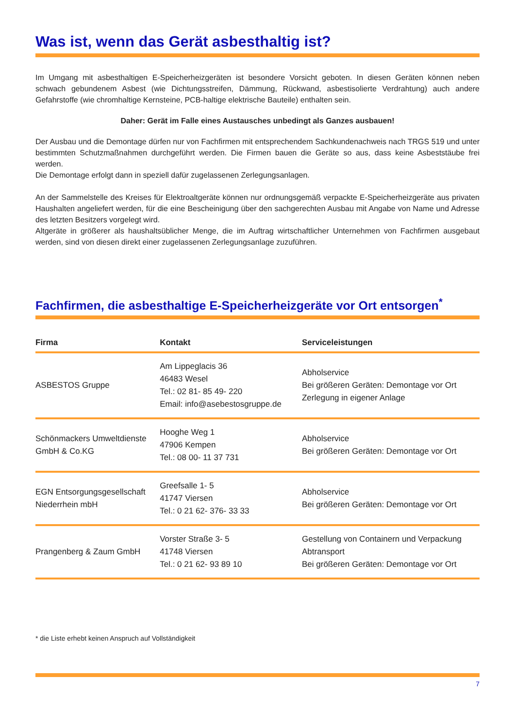Was ist, wenn das Gerät asbesthaltig ist?
Im Umgang mit asbesthaltigen E-Speicherheizgeräten ist besondere Vorsicht geboten. In diesen Geräten können neben schwach gebundenem Asbest (wie Dichtungsstreifen, Dämmung, Rückwand, asbestisolierte Verdrahtung) auch andere Gefahrstoffe (wie chromhaltige Kernsteine, PCB-haltige elektrische Bauteile) enthalten sein.
Daher: Gerät im Falle eines Austausches unbedingt als Ganzes ausbauen!
Der Ausbau und die Demontage dürfen nur von Fachfirmen mit entsprechendem Sachkundenachweis nach TRGS 519 und unter bestimmten Schutzmaßnahmen durchgeführt werden. Die Firmen bauen die Geräte so aus, dass keine Asbeststäube frei werden.
Die Demontage erfolgt dann in speziell dafür zugelassenen Zerlegungsanlagen.
An der Sammelstelle des Kreises für Elektroaltgeräte können nur ordnungsgemäß verpackte E-Speicherheizgeräte aus privaten Haushalten angeliefert werden, für die eine Bescheinigung über den sachgerechten Ausbau mit Angabe von Name und Adresse des letzten Besitzers vorgelegt wird.
Altgeräte in größerer als haushaltsüblicher Menge, die im Auftrag wirtschaftlicher Unternehmen von Fachfirmen ausgebaut werden, sind von diesen direkt einer zugelassenen Zerlegungsanlage zuzuführen.
Fachfirmen, die asbesthaltige E-Speicherheizgeräte vor Ort entsorgen<sup>*</sup>
| Firma | Kontakt | Serviceleistungen |
| --- | --- | --- |
| ASBESTOS Gruppe | Am Lippeglacis 36 46483 Wesel Tel.: 02 81- 85 49- 220 Email: info@asebestosgruppe.de | Abholservice Bei größeren Geräten: Demontage vor Ort Zerlegung in eigener Anlage |
| Schönmackers Umweltdienste GmbH & Co.KG | Hooghe Weg 1 47906 Kempen Tel.: 08 00- 11 37 731 | Abholservice Bei größeren Geräten: Demontage vor Ort |
| EGN Entsorgungsgesellschaft Niederrhein mbH | Greefsalle 1- 5 41747 Viersen Tel.: 0 21 62- 376- 33 33 | Abholservice Bei größeren Geräten: Demontage vor Ort |
| Prangenberg & Zaum GmbH | Vorster Straße 3- 5 41748 Viersen Tel.: 0 21 62- 93 89 10 | Gestellung von Containern und Verpackung Abtransport Bei größeren Geräten: Demontage vor Ort |
* die Liste erhebt keinen Anspruch auf Vollständigkeit
7